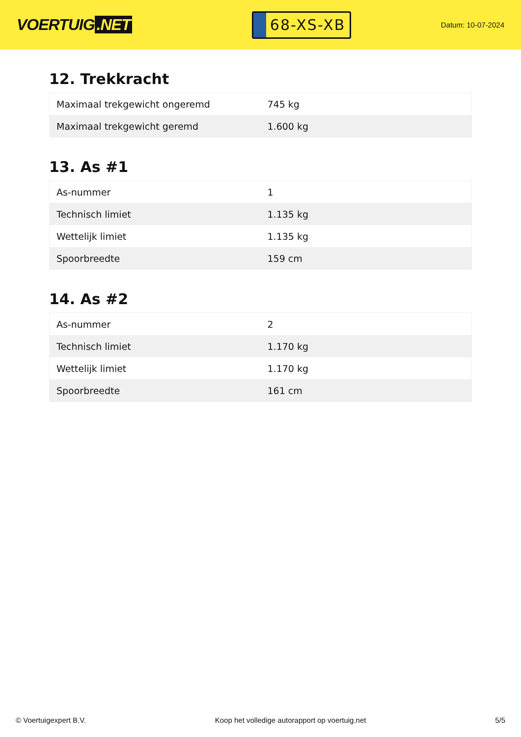VOERTUIG.NET
68-XS-XB
Datum: 10-07-2024
12. Trekkracht
| Maximaal trekgewicht ongeremd | 745 kg |
| Maximaal trekgewicht geremd | 1.600 kg |
13. As #1
| As-nummer | 1 |
| Technisch limiet | 1.135 kg |
| Wettelijk limiet | 1.135 kg |
| Spoorbreedte | 159 cm |
14. As #2
| As-nummer | 2 |
| Technisch limiet | 1.170 kg |
| Wettelijk limiet | 1.170 kg |
| Spoorbreedte | 161 cm |
© Voertuigexpert B.V. Koop het volledige autorapport op voertuig.net 5/5